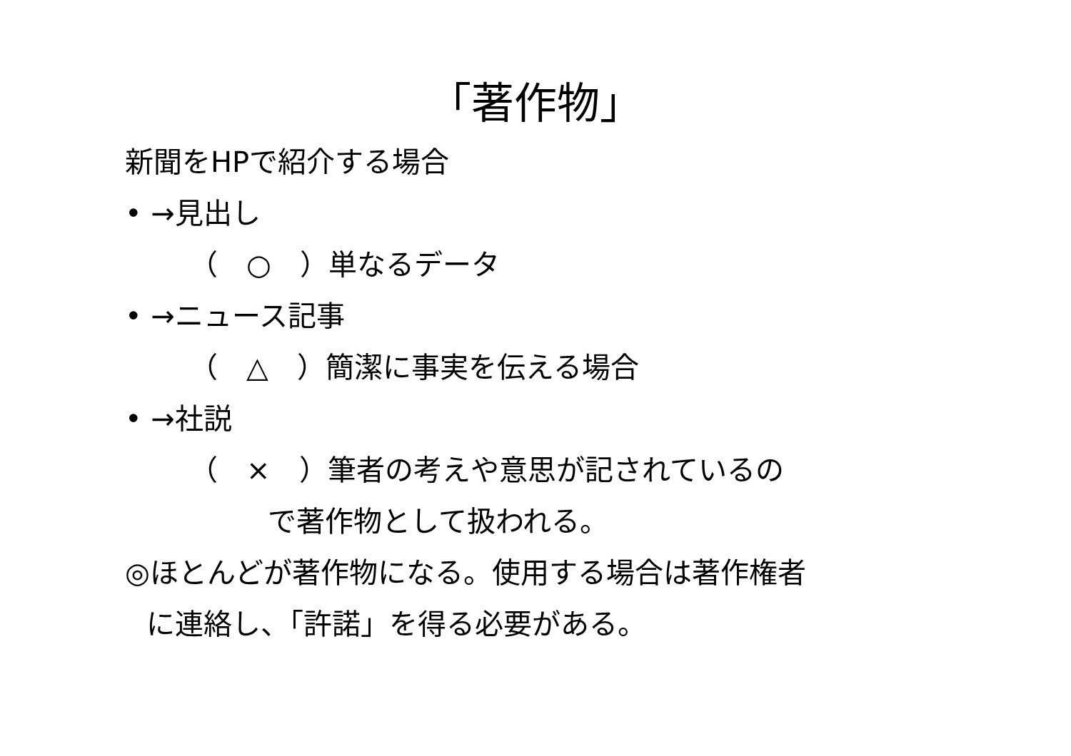「著作物」
新聞をHPで紹介する場合
• →見出し
（　○　）単なるデータ
• →ニュース記事
（　△　）簡潔に事実を伝える場合
• →社説
（　×　）筆者の考えや意思が記されているの
で著作物として扱われる。
◎ほとんどが著作物になる。使用する場合は著作権者
に連絡し、「許諾」を得る必要がある。